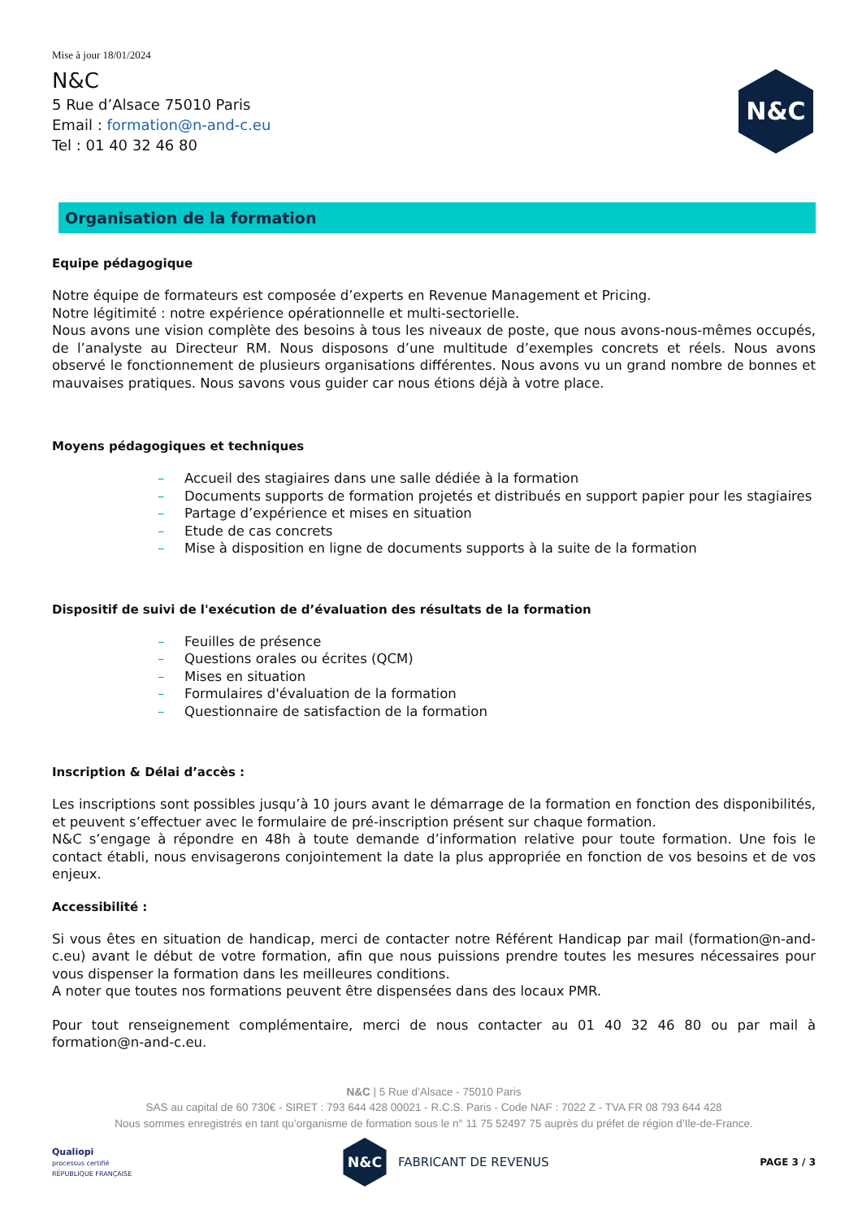Mise à jour 18/01/2024
N&C
5 Rue d’Alsace 75010 Paris
Email : formation@n-and-c.eu
Tel : 01 40 32 46 80
N&C
Organisation de la formation
Equipe pédagogique
Notre équipe de formateurs est composée d’experts en Revenue Management et Pricing.
Notre légitimité : notre expérience opérationnelle et multi-sectorielle.
Nous avons une vision complète des besoins à tous les niveaux de poste, que nous avons-nous-mêmes occupés, de l’analyste au Directeur RM. Nous disposons d’une multitude d’exemples concrets et réels. Nous avons observé le fonctionnement de plusieurs organisations différentes. Nous avons vu un grand nombre de bonnes et mauvaises pratiques. Nous savons vous guider car nous étions déjà à votre place.
Moyens pédagogiques et techniques
– Accueil des stagiaires dans une salle dédiée à la formation
– Documents supports de formation projetés et distribués en support papier pour les stagiaires
– Partage d’expérience et mises en situation
– Etude de cas concrets
– Mise à disposition en ligne de documents supports à la suite de la formation
Dispositif de suivi de l'exécution de d’évaluation des résultats de la formation
– Feuilles de présence
– Questions orales ou écrites (QCM)
– Mises en situation
– Formulaires d'évaluation de la formation
– Questionnaire de satisfaction de la formation
Inscription & Délai d’accès :
Les inscriptions sont possibles jusqu’à 10 jours avant le démarrage de la formation en fonction des disponibilités, et peuvent s’effectuer avec le formulaire de pré-inscription présent sur chaque formation.
N&C s’engage à répondre en 48h à toute demande d’information relative pour toute formation. Une fois le contact établi, nous envisagerons conjointement la date la plus appropriée en fonction de vos besoins et de vos enjeux.
Accessibilité :
Si vous êtes en situation de handicap, merci de contacter notre Référent Handicap par mail (formation@n-and-c.eu) avant le début de votre formation, afin que nous puissions prendre toutes les mesures nécessaires pour vous dispenser la formation dans les meilleures conditions.
A noter que toutes nos formations peuvent être dispensées dans des locaux PMR.
Pour tout renseignement complémentaire, merci de nous contacter au 01 40 32 46 80 ou par mail à formation@n-and-c.eu.
N&C | 5 Rue d’Alsace - 75010 Paris
SAS au capital de 60 730€ - SIRET : 793 644 428 00021 - R.C.S. Paris - Code NAF : 7022 Z - TVA FR 08 793 644 428
Nous sommes enregistrés en tant qu’organisme de formation sous le n° 11 75 52497 75 auprès du préfet de région d’Ile-de-France.
Qualiopi
processus certifié
RÉPUBLIQUE FRANÇAISE
N&C
FABRICANT DE REVENUS
PAGE 3 / 3